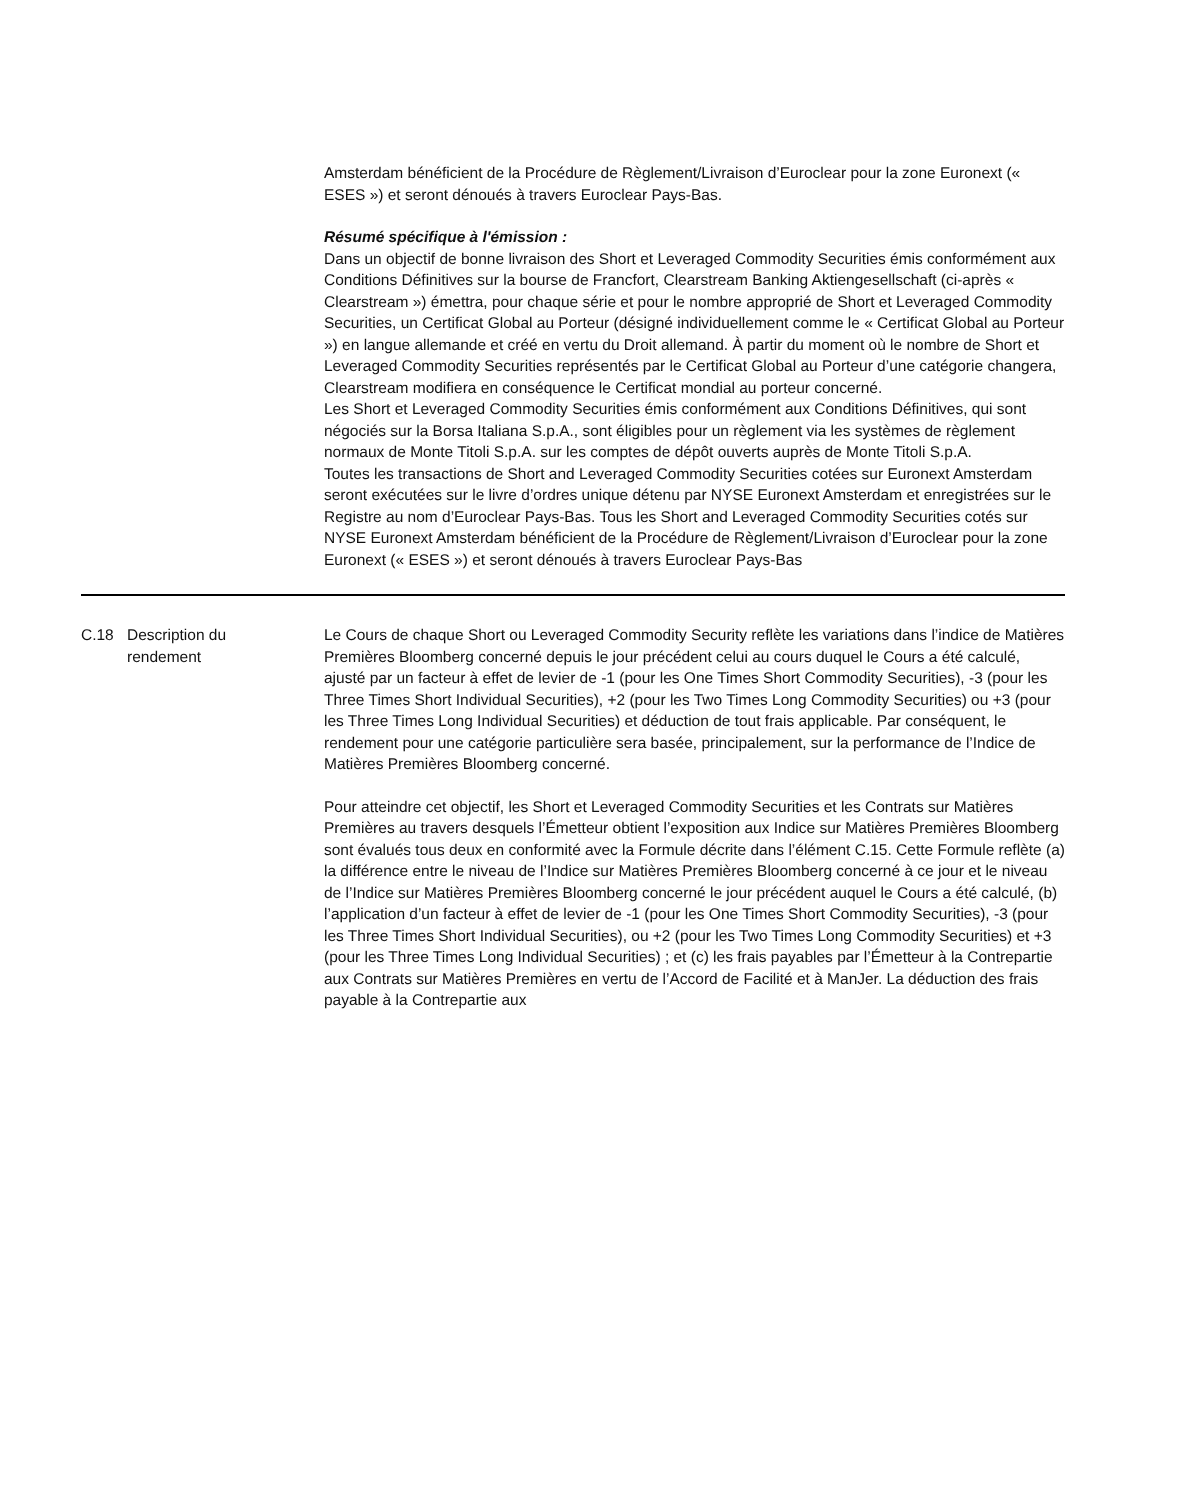| | | Amsterdam bénéficient de la Procédure de Règlement/Livraison d’Euroclear pour la zone Euronext (« ESES ») et seront dénoués à travers Euroclear Pays-Bas. Résumé spécifique à l'émission : Dans un objectif de bonne livraison des Short et Leveraged Commodity Securities émis conformément aux Conditions Définitives sur la bourse de Francfort, Clearstream Banking Aktiengesellschaft (ci-après « Clearstream ») émettra, pour chaque série et pour le nombre approprié de Short et Leveraged Commodity Securities, un Certificat Global au Porteur (désigné individuellement comme le « Certificat Global au Porteur ») en langue allemande et créé en vertu du Droit allemand. À partir du moment où le nombre de Short et Leveraged Commodity Securities représentés par le Certificat Global au Porteur d’une catégorie changera, Clearstream modifiera en conséquence le Certificat mondial au porteur concerné. Les Short et Leveraged Commodity Securities émis conformément aux Conditions Définitives, qui sont négociés sur la Borsa Italiana S.p.A., sont éligibles pour un règlement via les systèmes de règlement normaux de Monte Titoli S.p.A. sur les comptes de dépôt ouverts auprès de Monte Titoli S.p.A. Toutes les transactions de Short and Leveraged Commodity Securities cotées sur Euronext Amsterdam seront exécutées sur le livre d’ordres unique détenu par NYSE Euronext Amsterdam et enregistrées sur le Registre au nom d’Euroclear Pays-Bas. Tous les Short and Leveraged Commodity Securities cotés sur NYSE Euronext Amsterdam bénéficient de la Procédure de Règlement/Livraison d’Euroclear pour la zone Euronext (« ESES ») et seront dénoués à travers Euroclear Pays-Bas |
| C.18 | Description du rendement | Le Cours de chaque Short ou Leveraged Commodity Security reflète les variations dans l’indice de Matières Premières Bloomberg concerné depuis le jour précédent celui au cours duquel le Cours a été calculé, ajusté par un facteur à effet de levier de -1 (pour les One Times Short Commodity Securities), -3 (pour les Three Times Short Individual Securities), +2 (pour les Two Times Long Commodity Securities) ou +3 (pour les Three Times Long Individual Securities) et déduction de tout frais applicable. Par conséquent, le rendement pour une catégorie particulière sera basée, principalement, sur la performance de l’Indice de Matières Premières Bloomberg concerné. Pour atteindre cet objectif, les Short et Leveraged Commodity Securities et les Contrats sur Matières Premières au travers desquels l’Émetteur obtient l’exposition aux Indice sur Matières Premières Bloomberg sont évalués tous deux en conformité avec la Formule décrite dans l’élément C.15. Cette Formule reflète (a) la différence entre le niveau de l’Indice sur Matières Premières Bloomberg concerné à ce jour et le niveau de l’Indice sur Matières Premières Bloomberg concerné le jour précédent auquel le Cours a été calculé, (b) l’application d’un facteur à effet de levier de -1 (pour les One Times Short Commodity Securities), -3 (pour les Three Times Short Individual Securities), ou +2 (pour les Two Times Long Commodity Securities) et +3 (pour les Three Times Long Individual Securities) ; et (c) les frais payables par l’Émetteur à la Contrepartie aux Contrats sur Matières Premières en vertu de l’Accord de Facilité et à ManJer. La déduction des frais payable à la Contrepartie aux |